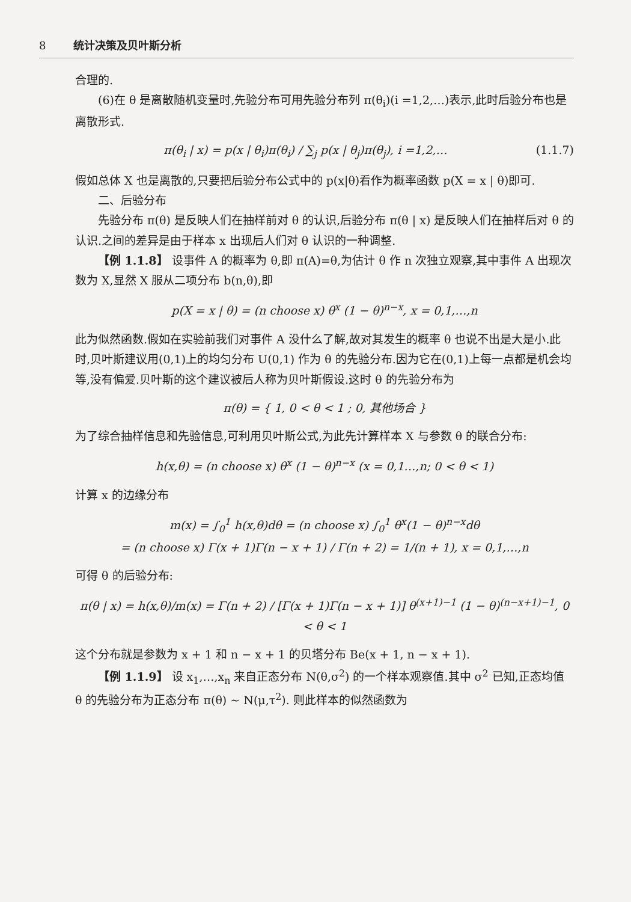8 统计决策及贝叶斯分析
合理的.
(6)在 θ 是离散随机变量时,先验分布可用先验分布列 π(θ<sub>i</sub>)(i =1,2,…)表示,此时后验分布也是离散形式.
π(θ<sub>i</sub> | x) = p(x | θ<sub>i</sub>)π(θ<sub>i</sub>) / ∑<sub>j</sub> p(x | θ<sub>j</sub>)π(θ<sub>j</sub>), i =1,2,… (1.1.7)
假如总体 X 也是离散的,只要把后验分布公式中的 p(x|θ)看作为概率函数 p(X = x | θ)即可.
二、后验分布
先验分布 π(θ) 是反映人们在抽样前对 θ 的认识,后验分布 π(θ | x) 是反映人们在抽样后对 θ 的认识.之间的差异是由于样本 x 出现后人们对 θ 认识的一种调整.
【例 1.1.8】 设事件 A 的概率为 θ,即 π(A)=θ,为估计 θ 作 n 次独立观察,其中事件 A 出现次数为 X,显然 X 服从二项分布 b(n,θ),即
p(X = x | θ) = (n choose x) θ<sup>x</sup> (1 − θ)<sup>n−x</sup>, x = 0,1,…,n
此为似然函数.假如在实验前我们对事件 A 没什么了解,故对其发生的概率 θ 也说不出是大是小.此时,贝叶斯建议用(0,1)上的均匀分布 U(0,1) 作为 θ 的先验分布.因为它在(0,1)上每一点都是机会均等,没有偏爱.贝叶斯的这个建议被后人称为贝叶斯假设.这时 θ 的先验分布为
π(θ) = { 1, 0 < θ < 1 ; 0, 其他场合 }
为了综合抽样信息和先验信息,可利用贝叶斯公式,为此先计算样本 X 与参数 θ 的联合分布:
h(x,θ) = (n choose x) θ<sup>x</sup> (1 − θ)<sup>n−x</sup> (x = 0,1…,n; 0 < θ < 1)
计算 x 的边缘分布
m(x) = ∫<sub>0</sub><sup>1</sup> h(x,θ)dθ = (n choose x) ∫<sub>0</sub><sup>1</sup> θ<sup>x</sup>(1 − θ)<sup>n−x</sup>dθ
= (n choose x) Γ(x + 1)Γ(n − x + 1) / Γ(n + 2) = 1/(n + 1), x = 0,1,…,n
可得 θ 的后验分布:
π(θ | x) = h(x,θ)/m(x) = Γ(n + 2) / [Γ(x + 1)Γ(n − x + 1)] θ<sup>(x+1)−1</sup> (1 − θ)<sup>(n−x+1)−1</sup>, 0 < θ < 1
这个分布就是参数为 x + 1 和 n − x + 1 的贝塔分布 Be(x + 1, n − x + 1).
【例 1.1.9】 设 x<sub>1</sub>,…,x<sub>n</sub> 来自正态分布 N(θ,σ<sup>2</sup>) 的一个样本观察值.其中 σ<sup>2</sup> 已知,正态均值 θ 的先验分布为正态分布 π(θ) ~ N(μ,τ<sup>2</sup>). 则此样本的似然函数为